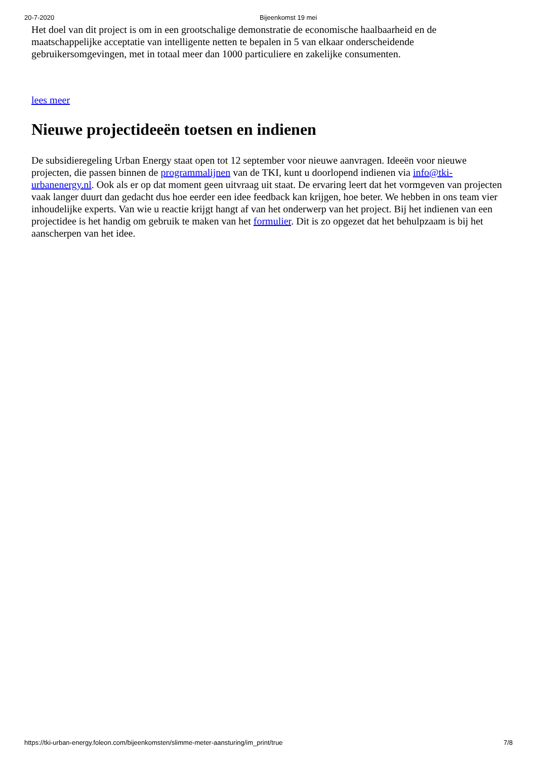20-7-2020 Bijeenkomst 19 mei
Het doel van dit project is om in een grootschalige demonstratie de economische haalbaarheid en de maatschappelijke acceptatie van intelligente netten te bepalen in 5 van elkaar onderscheidende gebruikersomgevingen, met in totaal meer dan 1000 particuliere en zakelijke consumenten.
lees meer
Nieuwe projectideeën toetsen en indienen
De subsidieregeling Urban Energy staat open tot 12 september voor nieuwe aanvragen. Ideeën voor nieuwe projecten, die passen binnen de programmalijnen van de TKI, kunt u doorlopend indienen via info@tki-urbanenergy.nl. Ook als er op dat moment geen uitvraag uit staat. De ervaring leert dat het vormgeven van projecten vaak langer duurt dan gedacht dus hoe eerder een idee feedback kan krijgen, hoe beter. We hebben in ons team vier inhoudelijke experts. Van wie u reactie krijgt hangt af van het onderwerp van het project. Bij het indienen van een projectidee is het handig om gebruik te maken van het formulier. Dit is zo opgezet dat het behulpzaam is bij het aanscherpen van het idee.
https://tki-urban-energy.foleon.com/bijeenkomsten/slimme-meter-aansturing/im_print/true 7/8